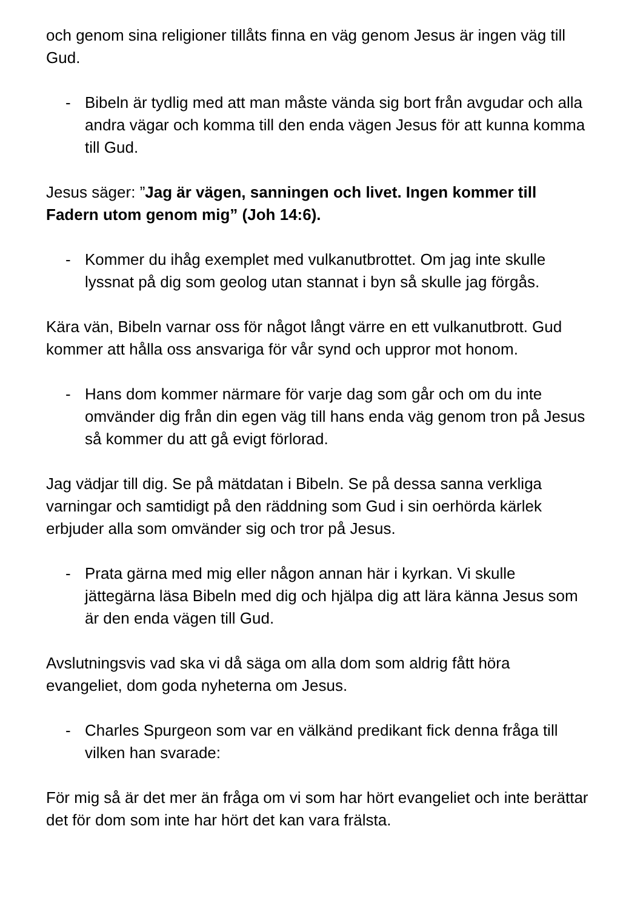och genom sina religioner tillåts finna en väg genom Jesus är ingen väg till Gud.
- Bibeln är tydlig med att man måste vända sig bort från avgudar och alla andra vägar och komma till den enda vägen Jesus för att kunna komma till Gud.
Jesus säger: ”Jag är vägen, sanningen och livet. Ingen kommer till Fadern utom genom mig” (Joh 14:6).
- Kommer du ihåg exemplet med vulkanutbrottet. Om jag inte skulle lyssnat på dig som geolog utan stannat i byn så skulle jag förgås.
Kära vän, Bibeln varnar oss för något långt värre en ett vulkanutbrott. Gud kommer att hålla oss ansvariga för vår synd och uppror mot honom.
- Hans dom kommer närmare för varje dag som går och om du inte omvänder dig från din egen väg till hans enda väg genom tron på Jesus så kommer du att gå evigt förlorad.
Jag vädjar till dig. Se på mätdatan i Bibeln. Se på dessa sanna verkliga varningar och samtidigt på den räddning som Gud i sin oerhörda kärlek erbjuder alla som omvänder sig och tror på Jesus.
- Prata gärna med mig eller någon annan här i kyrkan. Vi skulle jättegärna läsa Bibeln med dig och hjälpa dig att lära känna Jesus som är den enda vägen till Gud.
Avslutningsvis vad ska vi då säga om alla dom som aldrig fått höra evangeliet, dom goda nyheterna om Jesus.
- Charles Spurgeon som var en välkänd predikant fick denna fråga till vilken han svarade:
För mig så är det mer än fråga om vi som har hört evangeliet och inte berättar det för dom som inte har hört det kan vara frälsta.